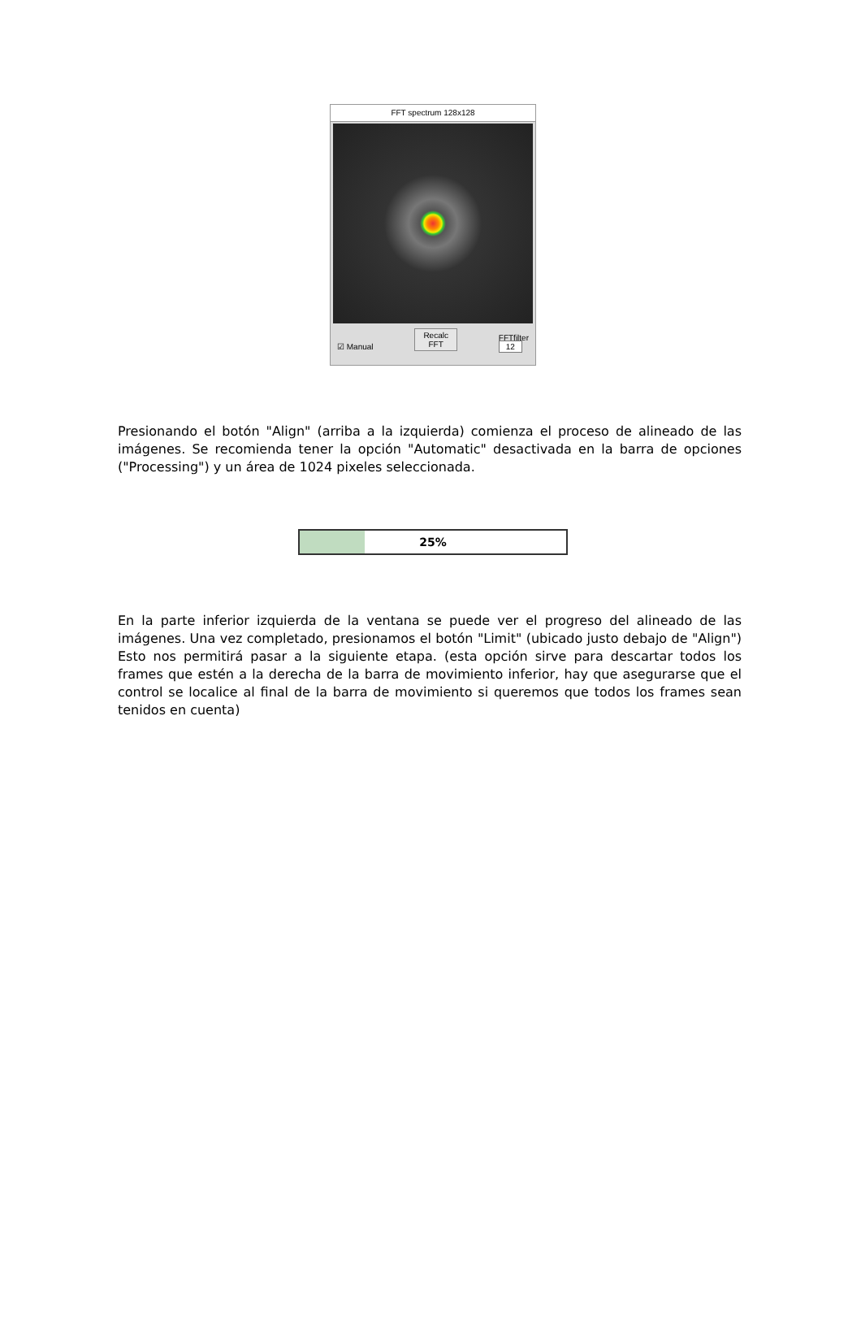FFT spectrum 128x128
☑ Manual Recalc
FFT FFTfilter
12
Presionando el botón "Align" (arriba a la izquierda) comienza el proceso de alineado de las imágenes. Se recomienda tener la opción "Automatic" desactivada en la barra de opciones ("Processing") y un área de 1024 pixeles seleccionada.
25%
En la parte inferior izquierda de la ventana se puede ver el progreso del alineado de las imágenes. Una vez completado, presionamos el botón "Limit" (ubicado justo debajo de "Align") Esto nos permitirá pasar a la siguiente etapa. (esta opción sirve para descartar todos los frames que estén a la derecha de la barra de movimiento inferior, hay que asegurarse que el control se localice al final de la barra de movimiento si queremos que todos los frames sean tenidos en cuenta)